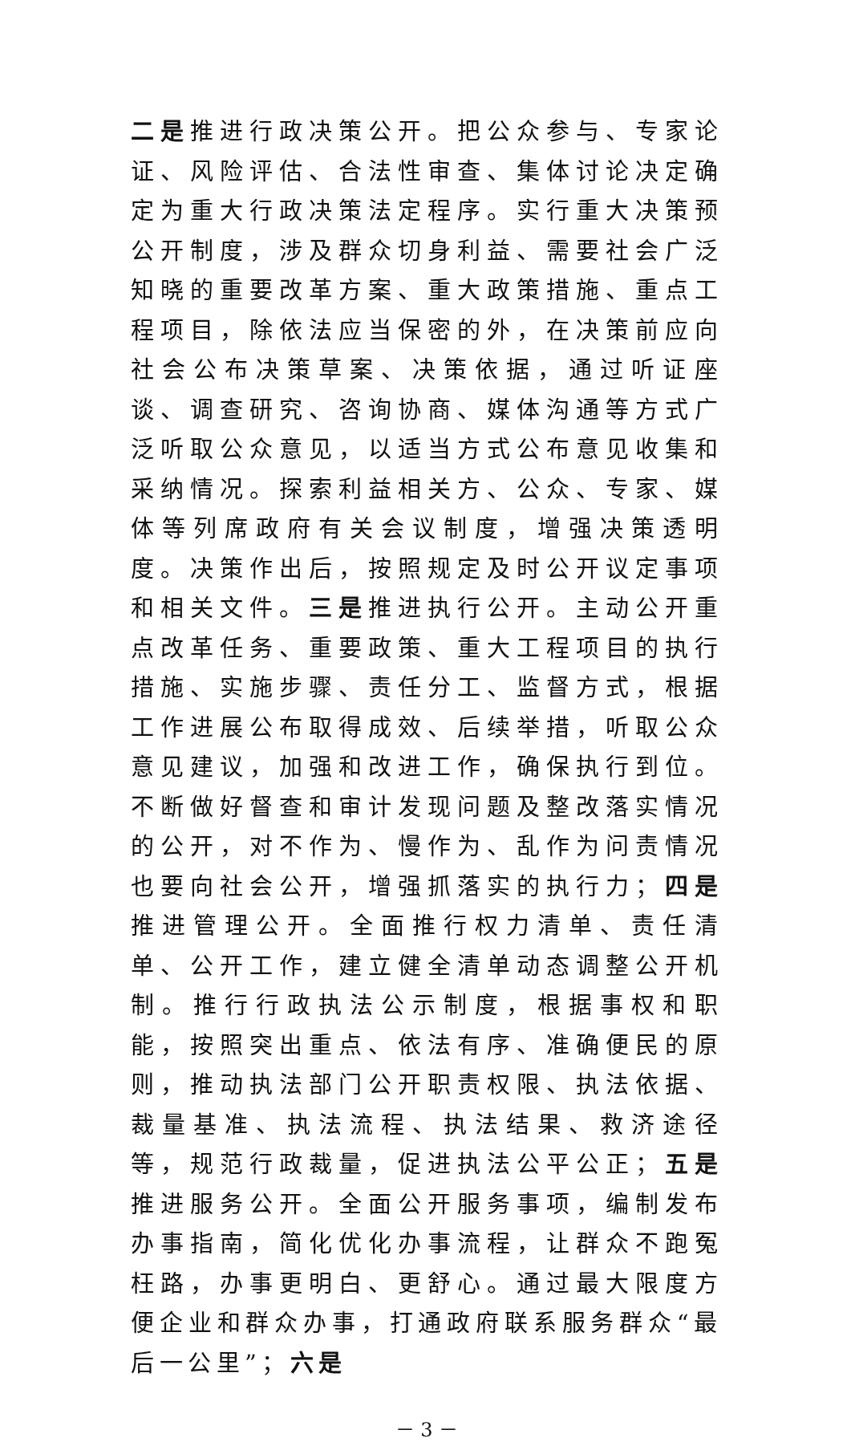二是推进行政决策公开。把公众参与、专家论证、风险评估、合法性审查、集体讨论决定确定为重大行政决策法定程序。实行重大决策预公开制度，涉及群众切身利益、需要社会广泛知晓的重要改革方案、重大政策措施、重点工程项目，除依法应当保密的外，在决策前应向社会公布决策草案、决策依据，通过听证座谈、调查研究、咨询协商、媒体沟通等方式广泛听取公众意见，以适当方式公布意见收集和采纳情况。探索利益相关方、公众、专家、媒体等列席政府有关会议制度，增强决策透明度。决策作出后，按照规定及时公开议定事项和相关文件。三是推进执行公开。主动公开重点改革任务、重要政策、重大工程项目的执行措施、实施步骤、责任分工、监督方式，根据工作进展公布取得成效、后续举措，听取公众意见建议，加强和改进工作，确保执行到位。不断做好督查和审计发现问题及整改落实情况的公开，对不作为、慢作为、乱作为问责情况也要向社会公开，增强抓落实的执行力；四是推进管理公开。全面推行权力清单、责任清单、公开工作，建立健全清单动态调整公开机制。推行行政执法公示制度，根据事权和职能，按照突出重点、依法有序、准确便民的原则，推动执法部门公开职责权限、执法依据、裁量基准、执法流程、执法结果、救济途径等，规范行政裁量，促进执法公平公正；五是推进服务公开。全面公开服务事项，编制发布办事指南，简化优化办事流程，让群众不跑冤枉路，办事更明白、更舒心。通过最大限度方便企业和群众办事，打通政府联系服务群众“最后一公里”；六是
－ 3 －